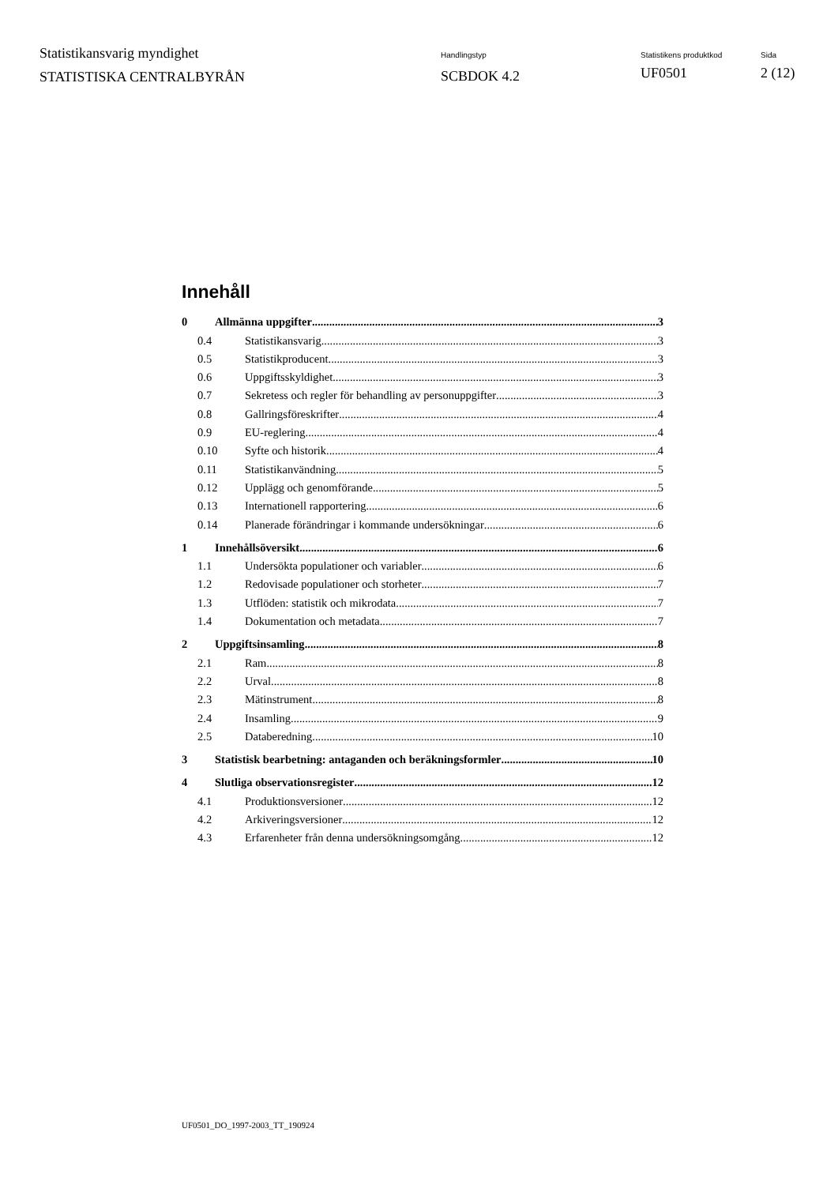Statistikansvarig myndighet
STATISTISKA CENTRALBYRÅN
Handlingstyp
SCBDOK 4.2
Statistikens produktkod
UF0501
Sida
2 (12)
Innehåll
0 Allmänna uppgifter 3
0.4 Statistikansvarig 3
0.5 Statistikproducent 3
0.6 Uppgiftsskyldighet 3
0.7 Sekretess och regler för behandling av personuppgifter 3
0.8 Gallringsföreskrifter 4
0.9 EU-reglering 4
0.10 Syfte och historik 4
0.11 Statistikanvändning 5
0.12 Upplägg och genomförande 5
0.13 Internationell rapportering 6
0.14 Planerade förändringar i kommande undersökningar 6
1 Innehållsöversikt 6
1.1 Undersökta populationer och variabler 6
1.2 Redovisade populationer och storheter 7
1.3 Utflöden: statistik och mikrodata 7
1.4 Dokumentation och metadata 7
2 Uppgiftsinsamling 8
2.1 Ram 8
2.2 Urval 8
2.3 Mätinstrument 8
2.4 Insamling 9
2.5 Databeredning 10
3 Statistisk bearbetning: antaganden och beräkningsformler 10
4 Slutliga observationsregister 12
4.1 Produktionsversioner 12
4.2 Arkiveringsversioner 12
4.3 Erfarenheter från denna undersökningsomgång 12
UF0501_DO_1997-2003_TT_190924